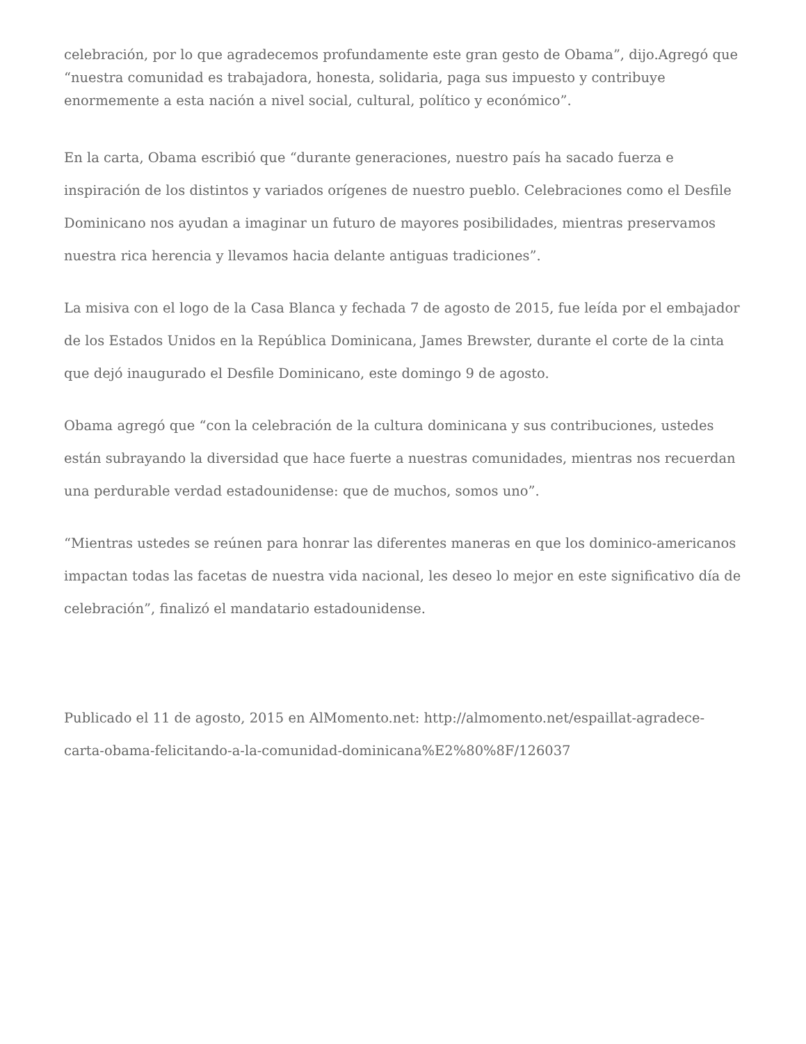celebración, por lo que agradecemos profundamente este gran gesto de Obama”, dijo.Agregó que “nuestra comunidad es trabajadora, honesta, solidaria, paga sus impuesto y contribuye enormemente a esta nación a nivel social, cultural, político y económico”.
En la carta, Obama escribió que “durante generaciones, nuestro país ha sacado fuerza e inspiración de los distintos y variados orígenes de nuestro pueblo. Celebraciones como el Desfile Dominicano nos ayudan a imaginar un futuro de mayores posibilidades, mientras preservamos nuestra rica herencia y llevamos hacia delante antiguas tradiciones”.
La misiva con el logo de la Casa Blanca y fechada 7 de agosto de 2015, fue leída por el embajador de los Estados Unidos en la República Dominicana, James Brewster, durante el corte de la cinta que dejó inaugurado el Desfile Dominicano, este domingo 9 de agosto.
Obama agregó que “con la celebración de la cultura dominicana y sus contribuciones, ustedes están subrayando la diversidad que hace fuerte a nuestras comunidades, mientras nos recuerdan una perdurable verdad estadounidense: que de muchos, somos uno”.
“Mientras ustedes se reúnen para honrar las diferentes maneras en que los dominico-americanos impactan todas las facetas de nuestra vida nacional, les deseo lo mejor en este significativo día de celebración”, finalizó el mandatario estadounidense.
Publicado el 11 de agosto, 2015 en AlMomento.net: http://almomento.net/espaillat-agradece-carta-obama-felicitando-a-la-comunidad-dominicana%E2%80%8F/126037